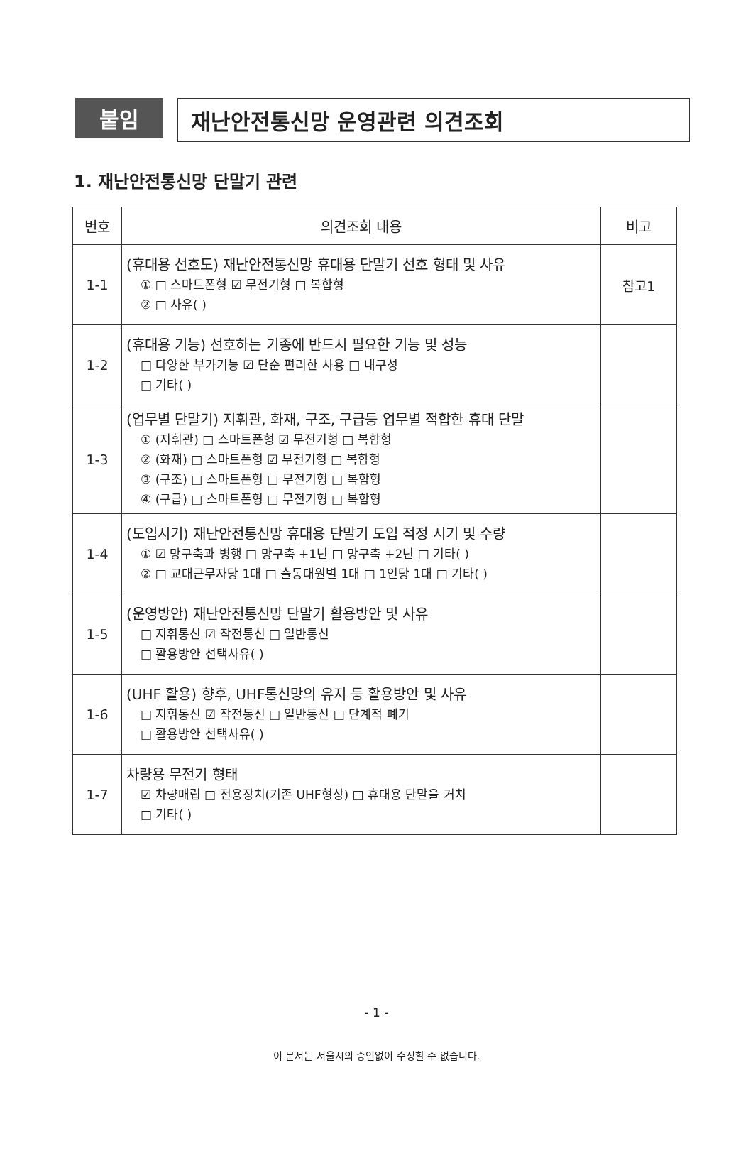붙임
재난안전통신망 운영관련 의견조회
1. 재난안전통신망 단말기 관련
| 번호 | 의견조회 내용 | 비고 |
| --- | --- | --- |
| 1-1 | (휴대용 선호도) 재난안전통신망 휴대용 단말기 선호 형태 및 사유 ① □ 스마트폰형 ☑ 무전기형 □ 복합형 ② □ 사유( ) | 참고1 |
| 1-2 | (휴대용 기능) 선호하는 기종에 반드시 필요한 기능 및 성능 □ 다양한 부가기능 ☑ 단순 편리한 사용 □ 내구성 □ 기타( ) | |
| 1-3 | (업무별 단말기) 지휘관, 화재, 구조, 구급등 업무별 적합한 휴대 단말 ① (지휘관) □ 스마트폰형 ☑ 무전기형 □ 복합형 ② (화재) □ 스마트폰형 ☑ 무전기형 □ 복합형 ③ (구조) □ 스마트폰형 □ 무전기형 □ 복합형 ④ (구급) □ 스마트폰형 □ 무전기형 □ 복합형 | |
| 1-4 | (도입시기) 재난안전통신망 휴대용 단말기 도입 적정 시기 및 수량 ① ☑ 망구축과 병행 □ 망구축 +1년 □ 망구축 +2년 □ 기타( ) ② □ 교대근무자당 1대 □ 출동대원별 1대 □ 1인당 1대 □ 기타( ) | |
| 1-5 | (운영방안) 재난안전통신망 단말기 활용방안 및 사유 □ 지휘통신 ☑ 작전통신 □ 일반통신 □ 활용방안 선택사유( ) | |
| 1-6 | (UHF 활용) 향후, UHF통신망의 유지 등 활용방안 및 사유 □ 지휘통신 ☑ 작전통신 □ 일반통신 □ 단계적 폐기 □ 활용방안 선택사유( ) | |
| 1-7 | 차량용 무전기 형태 ☑ 차량매립 □ 전용장치(기존 UHF형상) □ 휴대용 단말을 거치 □ 기타( ) | |
- 1 -
이 문서는 서울시의 승인없이 수정할 수 없습니다.